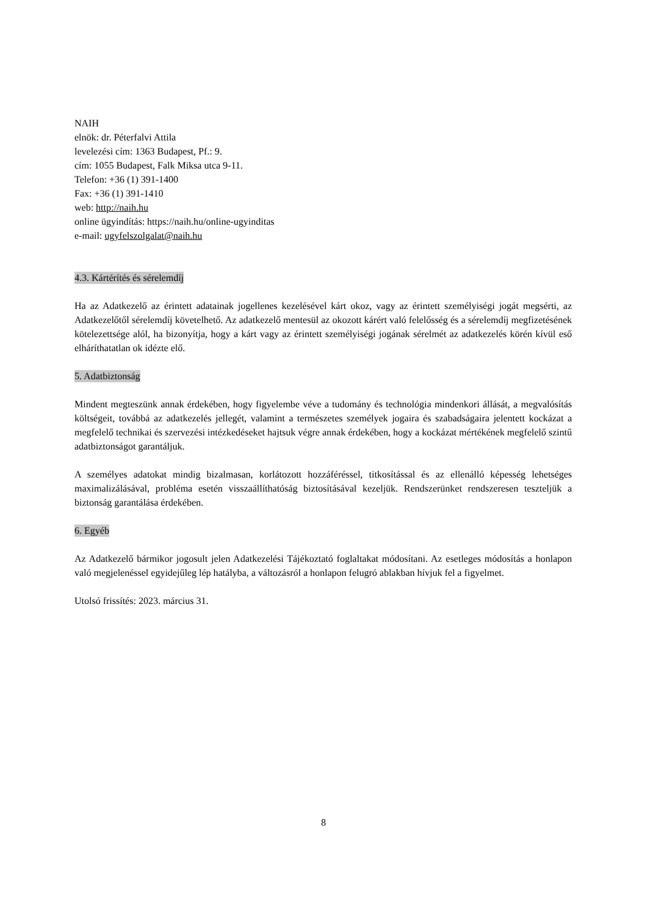NAIH
elnök: dr. Péterfalvi Attila
levelezési cím: 1363 Budapest, Pf.: 9.
cím: 1055 Budapest, Falk Miksa utca 9-11.
Telefon: +36 (1) 391-1400
Fax: +36 (1) 391-1410
web: http://naih.hu
online ügyindítás: https://naih.hu/online-ugyinditas
e-mail: ugyfelszolgalat@naih.hu
4.3. Kártérítés és sérelemdíj
Ha az Adatkezelő az érintett adatainak jogellenes kezelésével kárt okoz, vagy az érintett személyiségi jogát megsérti, az Adatkezelőtől sérelemdíj követelhető. Az adatkezelő mentesül az okozott kárért való felelősség és a sérelemdíj megfizetésének kötelezettsége alól, ha bizonyítja, hogy a kárt vagy az érintett személyiségi jogának sérelmét az adatkezelés körén kívül eső elháríthatatlan ok idézte elő.
5. Adatbiztonság
Mindent megteszünk annak érdekében, hogy figyelembe véve a tudomány és technológia mindenkori állását, a megvalósítás költségeit, továbbá az adatkezelés jellegét, valamint a természetes személyek jogaira és szabadságaira jelentett kockázat a megfelelő technikai és szervezési intézkedéseket hajtsuk végre annak érdekében, hogy a kockázat mértékének megfelelő szintű adatbiztonságot garantáljuk.
A személyes adatokat mindig bizalmasan, korlátozott hozzáféréssel, titkosítással és az ellenálló képesség lehetséges maximalizálásával, probléma esetén visszaállíthatóság biztosításával kezeljük. Rendszerünket rendszeresen teszteljük a biztonság garantálása érdekében.
6. Egyéb
Az Adatkezelő bármikor jogosult jelen Adatkezelési Tájékoztató foglaltakat módosítani. Az esetleges módosítás a honlapon való megjelenéssel egyidejűleg lép hatályba, a változásról a honlapon felugró ablakban hívjuk fel a figyelmet.
Utolsó frissítés: 2023. március 31.
8